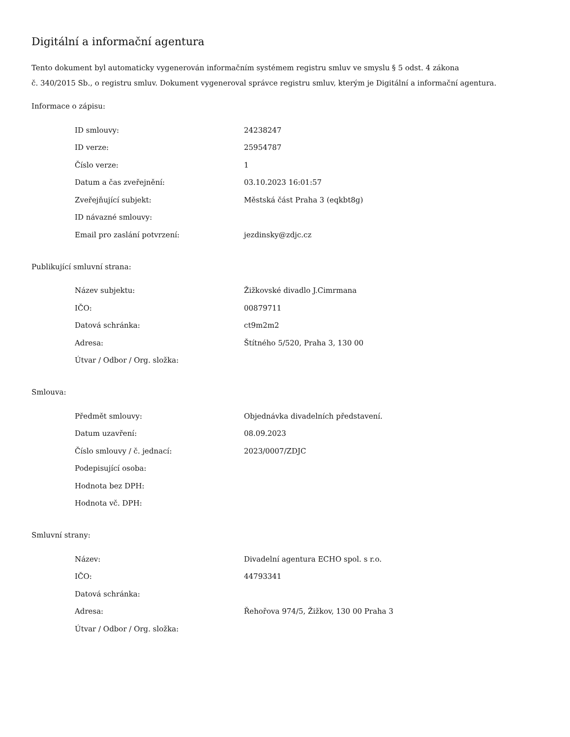Digitální a informační agentura
Tento dokument byl automaticky vygenerován informačním systémem registru smluv ve smyslu § 5 odst. 4 zákona
č. 340/2015 Sb., o registru smluv. Dokument vygeneroval správce registru smluv, kterým je Digitální a informační agentura.
Informace o zápisu:
| ID smlouvy: | 24238247 |
| ID verze: | 25954787 |
| Číslo verze: | 1 |
| Datum a čas zveřejnění: | 03.10.2023 16:01:57 |
| Zveřejňující subjekt: | Městská část Praha 3 (eqkbt8g) |
| ID návazné smlouvy: | |
| Email pro zaslání potvrzení: | jezdinsky@zdjc.cz |
Publikující smluvní strana:
| Název subjektu: | Žižkovské divadlo J.Cimrmana |
| IČO: | 00879711 |
| Datová schránka: | ct9m2m2 |
| Adresa: | Štítného 5/520, Praha 3, 130 00 |
| Útvar / Odbor / Org. složka: | |
Smlouva:
| Předmět smlouvy: | Objednávka divadelních představení. |
| Datum uzavření: | 08.09.2023 |
| Číslo smlouvy / č. jednací: | 2023/0007/ZDJC |
| Podepisující osoba: | |
| Hodnota bez DPH: | |
| Hodnota vč. DPH: | |
Smluvní strany:
| Název: | Divadelní agentura ECHO spol. s r.o. |
| IČO: | 44793341 |
| Datová schránka: | |
| Adresa: | Řehořova 974/5, Žižkov, 130 00 Praha 3 |
| Útvar / Odbor / Org. složka: | |